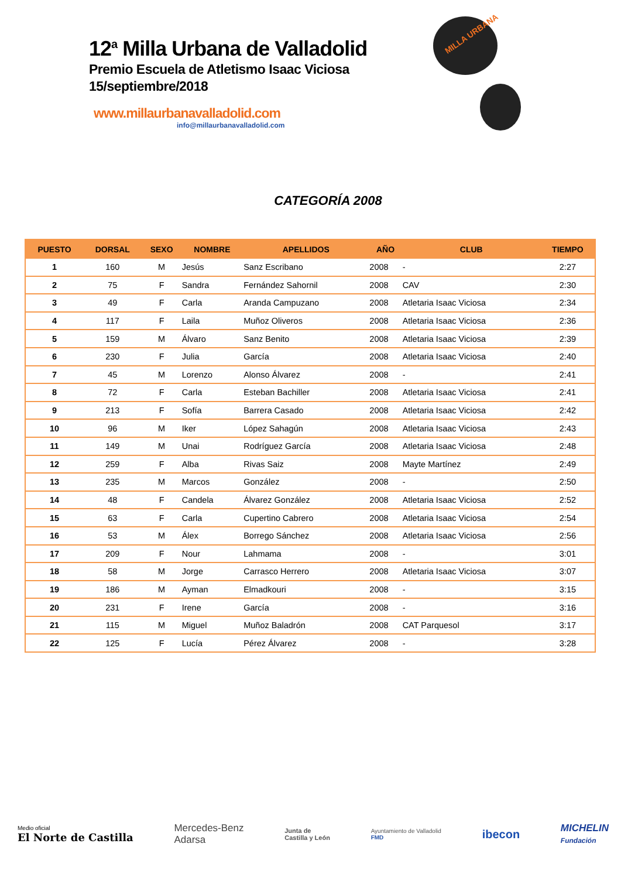12<sup>a</sup> Milla Urbana de Valladolid
Premio Escuela de Atletismo Isaac Viciosa
15/septiembre/2018
www.millaurbanavalladolid.com
info@millaurbanavalladolid.com
MILLA URBANA
CATEGORÍA 2008
| PUESTO | DORSAL | SEXO | NOMBRE | APELLIDOS | AÑO | CLUB | TIEMPO |
| --- | --- | --- | --- | --- | --- | --- | --- |
| 1 | 160 | M | Jesús | Sanz Escribano | 2008 | - | 2:27 |
| 2 | 75 | F | Sandra | Fernández Sahornil | 2008 | CAV | 2:30 |
| 3 | 49 | F | Carla | Aranda Campuzano | 2008 | Atletaria Isaac Viciosa | 2:34 |
| 4 | 117 | F | Laila | Muñoz Oliveros | 2008 | Atletaria Isaac Viciosa | 2:36 |
| 5 | 159 | M | Álvaro | Sanz Benito | 2008 | Atletaria Isaac Viciosa | 2:39 |
| 6 | 230 | F | Julia | García | 2008 | Atletaria Isaac Viciosa | 2:40 |
| 7 | 45 | M | Lorenzo | Alonso Álvarez | 2008 | - | 2:41 |
| 8 | 72 | F | Carla | Esteban Bachiller | 2008 | Atletaria Isaac Viciosa | 2:41 |
| 9 | 213 | F | Sofía | Barrera Casado | 2008 | Atletaria Isaac Viciosa | 2:42 |
| 10 | 96 | M | Iker | López Sahagún | 2008 | Atletaria Isaac Viciosa | 2:43 |
| 11 | 149 | M | Unai | Rodríguez García | 2008 | Atletaria Isaac Viciosa | 2:48 |
| 12 | 259 | F | Alba | Rivas Saiz | 2008 | Mayte Martínez | 2:49 |
| 13 | 235 | M | Marcos | González | 2008 | - | 2:50 |
| 14 | 48 | F | Candela | Álvarez González | 2008 | Atletaria Isaac Viciosa | 2:52 |
| 15 | 63 | F | Carla | Cupertino Cabrero | 2008 | Atletaria Isaac Viciosa | 2:54 |
| 16 | 53 | M | Álex | Borrego Sánchez | 2008 | Atletaria Isaac Viciosa | 2:56 |
| 17 | 209 | F | Nour | Lahmama | 2008 | - | 3:01 |
| 18 | 58 | M | Jorge | Carrasco Herrero | 2008 | Atletaria Isaac Viciosa | 3:07 |
| 19 | 186 | M | Ayman | Elmadkouri | 2008 | - | 3:15 |
| 20 | 231 | F | Irene | García | 2008 | - | 3:16 |
| 21 | 115 | M | Miguel | Muñoz Baladrón | 2008 | CAT Parquesol | 3:17 |
| 22 | 125 | F | Lucía | Pérez Álvarez | 2008 | - | 3:28 |
Medio oficial
El Norte de Castilla
Mercedes-Benz
Adarsa
Junta de
Castilla y León
Ayuntamiento de Valladolid
FMD
ibecon
MICHELIN
Fundación